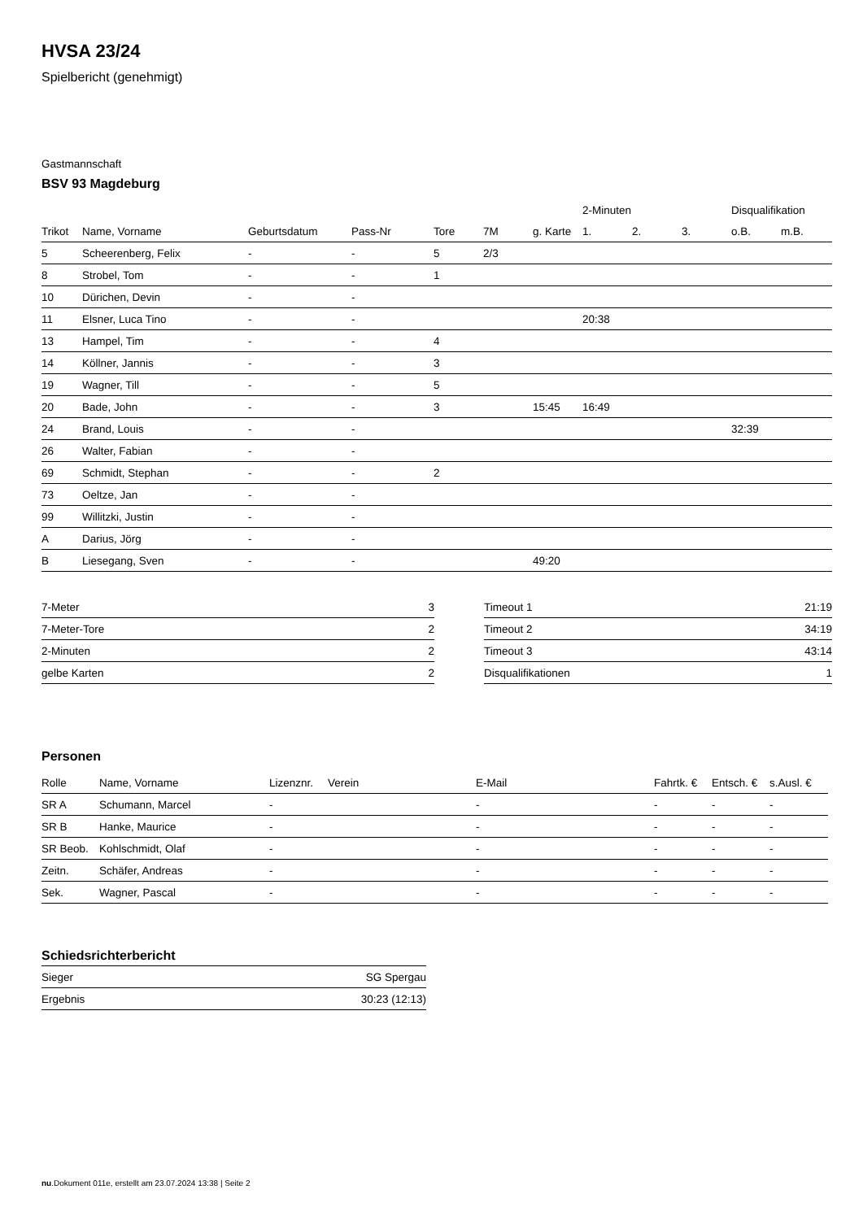HVSA 23/24
Spielbericht (genehmigt)
Gastmannschaft
BSV 93 Magdeburg
| | | | | | | | 2-Minuten | | | Disqualifikation | |
| --- | --- | --- | --- | --- | --- | --- | --- | --- | --- | --- | --- |
| Trikot | Name, Vorname | Geburtsdatum | Pass-Nr | Tore | 7M | g. Karte | 1. | 2. | 3. | o.B. | m.B. |
| 5 | Scheerenberg, Felix | - | - | 5 | 2/3 | | | | | | |
| 8 | Strobel, Tom | - | - | 1 | | | | | | | |
| 10 | Dürichen, Devin | - | - | | | | | | | | |
| 11 | Elsner, Luca Tino | - | - | | | | 20:38 | | | | |
| 13 | Hampel, Tim | - | - | 4 | | | | | | | |
| 14 | Köllner, Jannis | - | - | 3 | | | | | | | |
| 19 | Wagner, Till | - | - | 5 | | | | | | | |
| 20 | Bade, John | - | - | 3 | | 15:45 | 16:49 | | | | |
| 24 | Brand, Louis | - | - | | | | | | | 32:39 | |
| 26 | Walter, Fabian | - | - | | | | | | | | |
| 69 | Schmidt, Stephan | - | - | 2 | | | | | | | |
| 73 | Oeltze, Jan | - | - | | | | | | | | |
| 99 | Willitzki, Justin | - | - | | | | | | | | |
| A | Darius, Jörg | - | - | | | | | | | | |
| B | Liesegang, Sven | - | - | | | 49:20 | | | | | |
| 7-Meter | 3 |
| 7-Meter-Tore | 2 |
| 2-Minuten | 2 |
| gelbe Karten | 2 |
| Timeout 1 | 21:19 |
| Timeout 2 | 34:19 |
| Timeout 3 | 43:14 |
| Disqualifikationen | 1 |
Personen
| Rolle | Name, Vorname | Lizenznr. | Verein | E-Mail | Fahrtk. € | Entsch. € | s.Ausl. € |
| --- | --- | --- | --- | --- | --- | --- | --- |
| SR A | Schumann, Marcel | - | | - | - | - | - |
| SR B | Hanke, Maurice | - | | - | - | - | - |
| SR Beob. | Kohlschmidt, Olaf | - | | - | - | - | - |
| Zeitn. | Schäfer, Andreas | - | | - | - | - | - |
| Sek. | Wagner, Pascal | - | | - | - | - | - |
Schiedsrichterbericht
| Sieger | SG Spergau |
| Ergebnis | 30:23 (12:13) |
nu.Dokument 011e, erstellt am 23.07.2024 13:38 | Seite 2